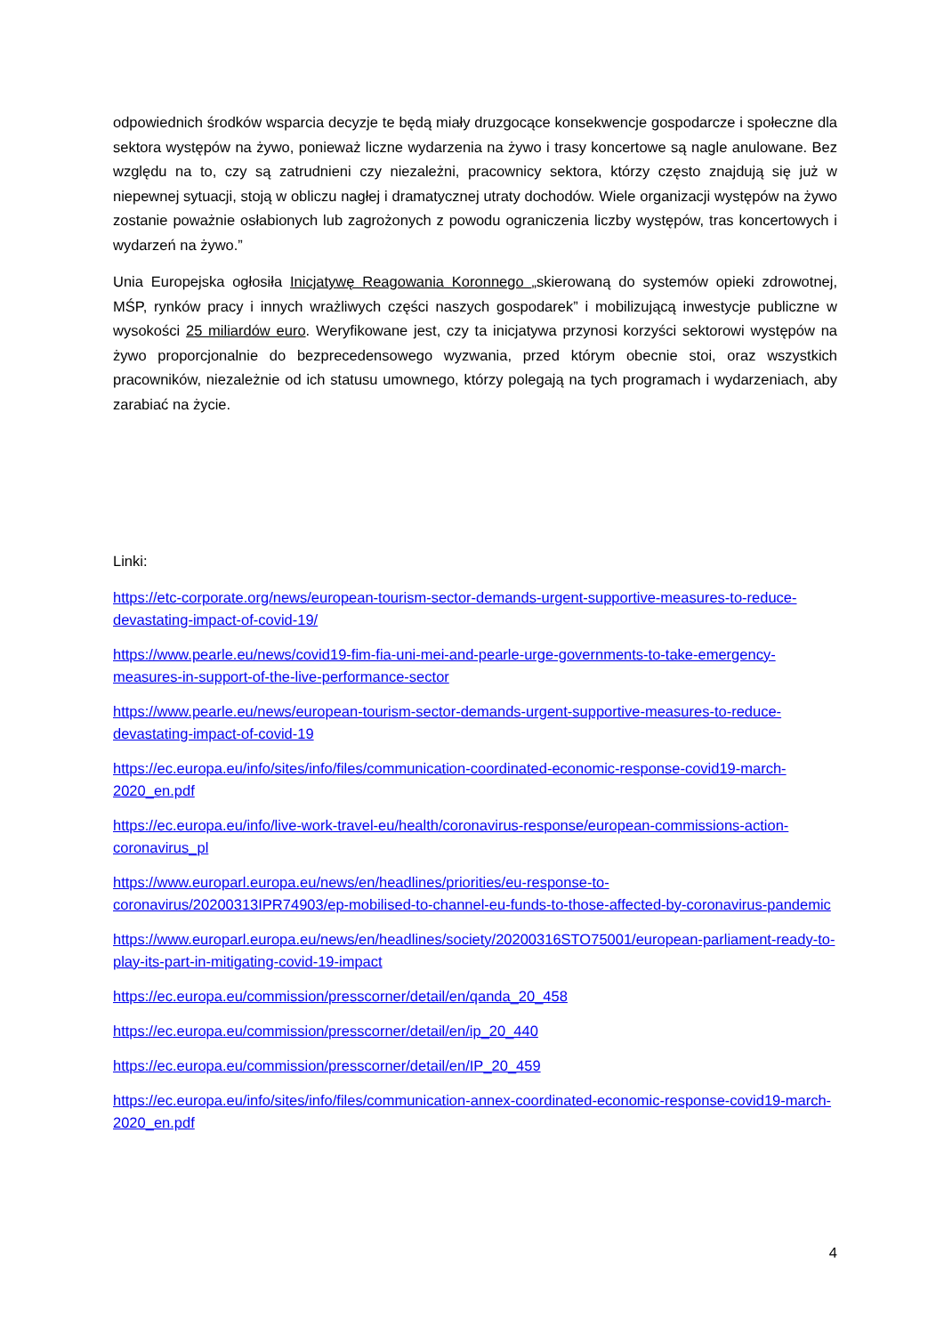odpowiednich środków wsparcia decyzje te będą miały druzgocące konsekwencje gospodarcze i społeczne dla sektora występów na żywo, ponieważ liczne wydarzenia na żywo i trasy koncertowe są nagle anulowane. Bez względu na to, czy są zatrudnieni czy niezależni, pracownicy sektora, którzy często znajdują się już w niepewnej sytuacji, stoją w obliczu nagłej i dramatycznej utraty dochodów. Wiele organizacji występów na żywo zostanie poważnie osłabionych lub zagrożonych z powodu ograniczenia liczby występów, tras koncertowych i wydarzeń na żywo.”
Unia Europejska ogłosiła Inicjatywę Reagowania Koronnego „skierowaną do systemów opieki zdrowotnej, MŚP, rynków pracy i innych wrażliwych części naszych gospodarek” i mobilizującą inwestycje publiczne w wysokości 25 miliardów euro. Weryfikowane jest, czy ta inicjatywa przynosi korzyści sektorowi występów na żywo proporcjonalnie do bezprecedensowego wyzwania, przed którym obecnie stoi, oraz wszystkich pracowników, niezależnie od ich statusu umownego, którzy polegają na tych programach i wydarzeniach, aby zarabiać na życie.
Linki:
https://etc-corporate.org/news/european-tourism-sector-demands-urgent-supportive-measures-to-reduce-devastating-impact-of-covid-19/
https://www.pearle.eu/news/covid19-fim-fia-uni-mei-and-pearle-urge-governments-to-take-emergency-measures-in-support-of-the-live-performance-sector
https://www.pearle.eu/news/european-tourism-sector-demands-urgent-supportive-measures-to-reduce-devastating-impact-of-covid-19
https://ec.europa.eu/info/sites/info/files/communication-coordinated-economic-response-covid19-march-2020_en.pdf
https://ec.europa.eu/info/live-work-travel-eu/health/coronavirus-response/european-commissions-action-coronavirus_pl
https://www.europarl.europa.eu/news/en/headlines/priorities/eu-response-to-coronavirus/20200313IPR74903/ep-mobilised-to-channel-eu-funds-to-those-affected-by-coronavirus-pandemic
https://www.europarl.europa.eu/news/en/headlines/society/20200316STO75001/european-parliament-ready-to-play-its-part-in-mitigating-covid-19-impact
https://ec.europa.eu/commission/presscorner/detail/en/qanda_20_458
https://ec.europa.eu/commission/presscorner/detail/en/ip_20_440
https://ec.europa.eu/commission/presscorner/detail/en/IP_20_459
https://ec.europa.eu/info/sites/info/files/communication-annex-coordinated-economic-response-covid19-march-2020_en.pdf
4